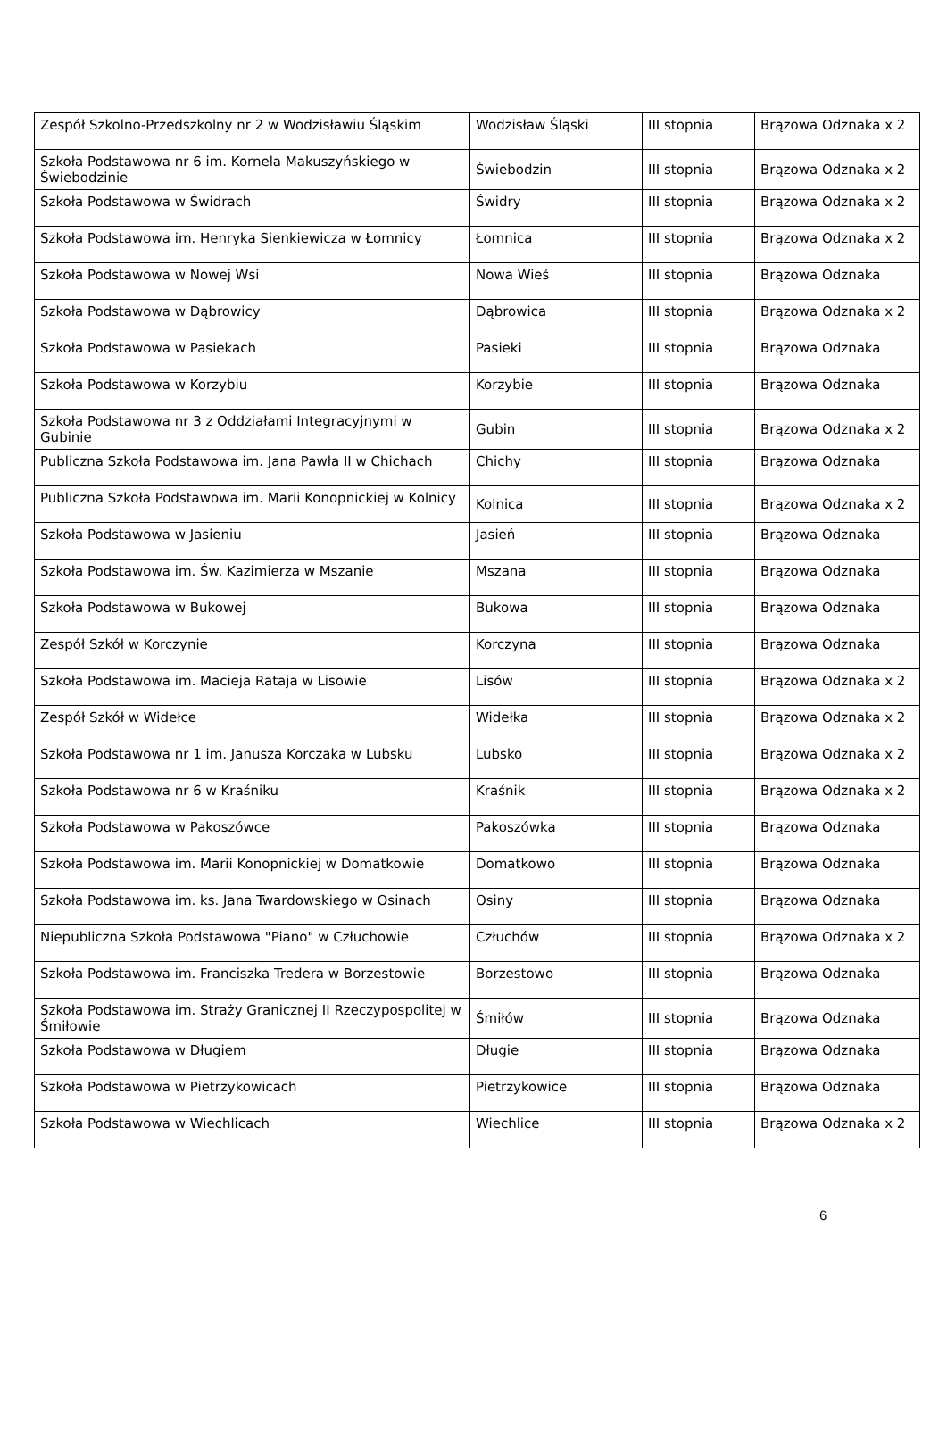| Zespół Szkolno-Przedszkolny nr 2 w Wodzisławiu Śląskim | Wodzisław Śląski | III stopnia | Brązowa Odznaka x 2 |
| Szkoła Podstawowa nr 6 im. Kornela Makuszyńskiego w Świebodzinie | Świebodzin | III stopnia | Brązowa Odznaka x 2 |
| Szkoła Podstawowa w Świdrach | Świdry | III stopnia | Brązowa Odznaka x 2 |
| Szkoła Podstawowa im. Henryka Sienkiewicza w Łomnicy | Łomnica | III stopnia | Brązowa Odznaka x 2 |
| Szkoła Podstawowa w Nowej Wsi | Nowa Wieś | III stopnia | Brązowa Odznaka |
| Szkoła Podstawowa w Dąbrowicy | Dąbrowica | III stopnia | Brązowa Odznaka x 2 |
| Szkoła Podstawowa w Pasiekach | Pasieki | III stopnia | Brązowa Odznaka |
| Szkoła Podstawowa w Korzybiu | Korzybie | III stopnia | Brązowa Odznaka |
| Szkoła Podstawowa nr 3 z Oddziałami Integracyjnymi w Gubinie | Gubin | III stopnia | Brązowa Odznaka x 2 |
| Publiczna Szkoła Podstawowa im. Jana Pawła II w Chichach | Chichy | III stopnia | Brązowa Odznaka |
| Publiczna Szkoła Podstawowa im. Marii Konopnickiej w Kolnicy | Kolnica | III stopnia | Brązowa Odznaka x 2 |
| Szkoła Podstawowa w Jasieniu | Jasień | III stopnia | Brązowa Odznaka |
| Szkoła Podstawowa im. Św. Kazimierza w Mszanie | Mszana | III stopnia | Brązowa Odznaka |
| Szkoła Podstawowa w Bukowej | Bukowa | III stopnia | Brązowa Odznaka |
| Zespół Szkół w Korczynie | Korczyna | III stopnia | Brązowa Odznaka |
| Szkoła Podstawowa im. Macieja Rataja w Lisowie | Lisów | III stopnia | Brązowa Odznaka x 2 |
| Zespół Szkół w Widełce | Widełka | III stopnia | Brązowa Odznaka x 2 |
| Szkoła Podstawowa nr 1 im. Janusza Korczaka w Lubsku | Lubsko | III stopnia | Brązowa Odznaka x 2 |
| Szkoła Podstawowa nr 6 w Kraśniku | Kraśnik | III stopnia | Brązowa Odznaka x 2 |
| Szkoła Podstawowa w Pakoszówce | Pakoszówka | III stopnia | Brązowa Odznaka |
| Szkoła Podstawowa im. Marii Konopnickiej w Domatkowie | Domatkowo | III stopnia | Brązowa Odznaka |
| Szkoła Podstawowa im. ks. Jana Twardowskiego w Osinach | Osiny | III stopnia | Brązowa Odznaka |
| Niepubliczna Szkoła Podstawowa "Piano" w Człuchowie | Człuchów | III stopnia | Brązowa Odznaka x 2 |
| Szkoła Podstawowa im. Franciszka Tredera w Borzestowie | Borzestowo | III stopnia | Brązowa Odznaka |
| Szkoła Podstawowa im. Straży Granicznej II Rzeczypospolitej w Śmiłowie | Śmiłów | III stopnia | Brązowa Odznaka |
| Szkoła Podstawowa w Długiem | Długie | III stopnia | Brązowa Odznaka |
| Szkoła Podstawowa w Pietrzykowicach | Pietrzykowice | III stopnia | Brązowa Odznaka |
| Szkoła Podstawowa w Wiechlicach | Wiechlice | III stopnia | Brązowa Odznaka x 2 |
6